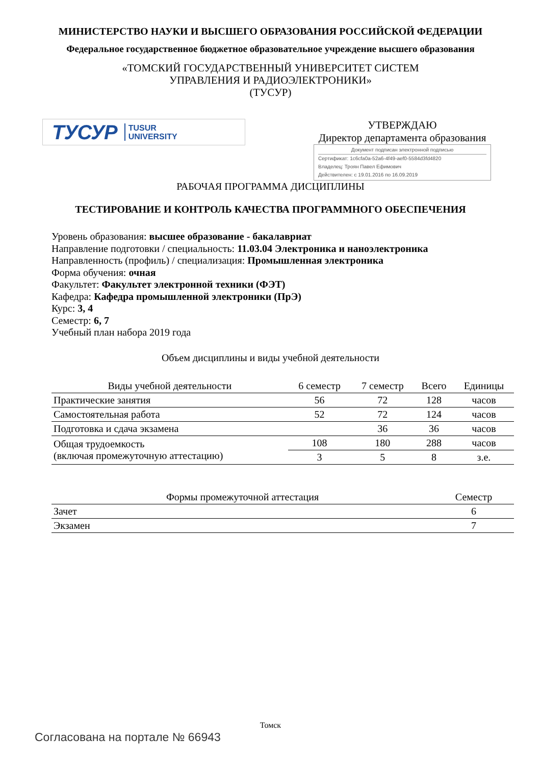МИНИСТЕРСТВО НАУКИ И ВЫСШЕГО ОБРАЗОВАНИЯ РОССИЙСКОЙ ФЕДЕРАЦИИ
Федеральное государственное бюджетное образовательное учреждение высшего образования
«ТОМСКИЙ ГОСУДАРСТВЕННЫЙ УНИВЕРСИТЕТ СИСТЕМ
УПРАВЛЕНИЯ И РАДИОЭЛЕКТРОНИКИ»
(ТУСУР)
ТУСУР TUSUR
UNIVERSITY
УТВЕРЖДАЮ
Директор департамента образования
Документ подписан электронной подписью
Сертификат: 1c6cfa0a-52a6-4f49-aef0-5584d3fd4820
Владелец: Троян Павел Ефимович
Действителен: с 19.01.2016 по 16.09.2019
РАБОЧАЯ ПРОГРАММА ДИСЦИПЛИНЫ
ТЕСТИРОВАНИЕ И КОНТРОЛЬ КАЧЕСТВА ПРОГРАММНОГО ОБЕСПЕЧЕНИЯ
Уровень образования: высшее образование - бакалавриат
Направление подготовки / специальность: 11.03.04 Электроника и наноэлектроника
Направленность (профиль) / специализация: Промышленная электроника
Форма обучения: очная
Факультет: Факультет электронной техники (ФЭТ)
Кафедра: Кафедра промышленной электроники (ПрЭ)
Курс: 3, 4
Семестр: 6, 7
Учебный план набора 2019 года
Объем дисциплины и виды учебной деятельности
| Виды учебной деятельности | 6 семестр | 7 семестр | Всего | Единицы |
| --- | --- | --- | --- | --- |
| Практические занятия | 56 | 72 | 128 | часов |
| Самостоятельная работа | 52 | 72 | 124 | часов |
| Подготовка и сдача экзамена | | 36 | 36 | часов |
| Общая трудоемкость (включая промежуточную аттестацию) | 108 | 180 | 288 | часов |
| | 3 | 5 | 8 | з.е. |
| Формы промежуточной аттестация | Семестр |
| --- | --- |
| Зачет | 6 |
| Экзамен | 7 |
Томск
Согласована на портале № 66943